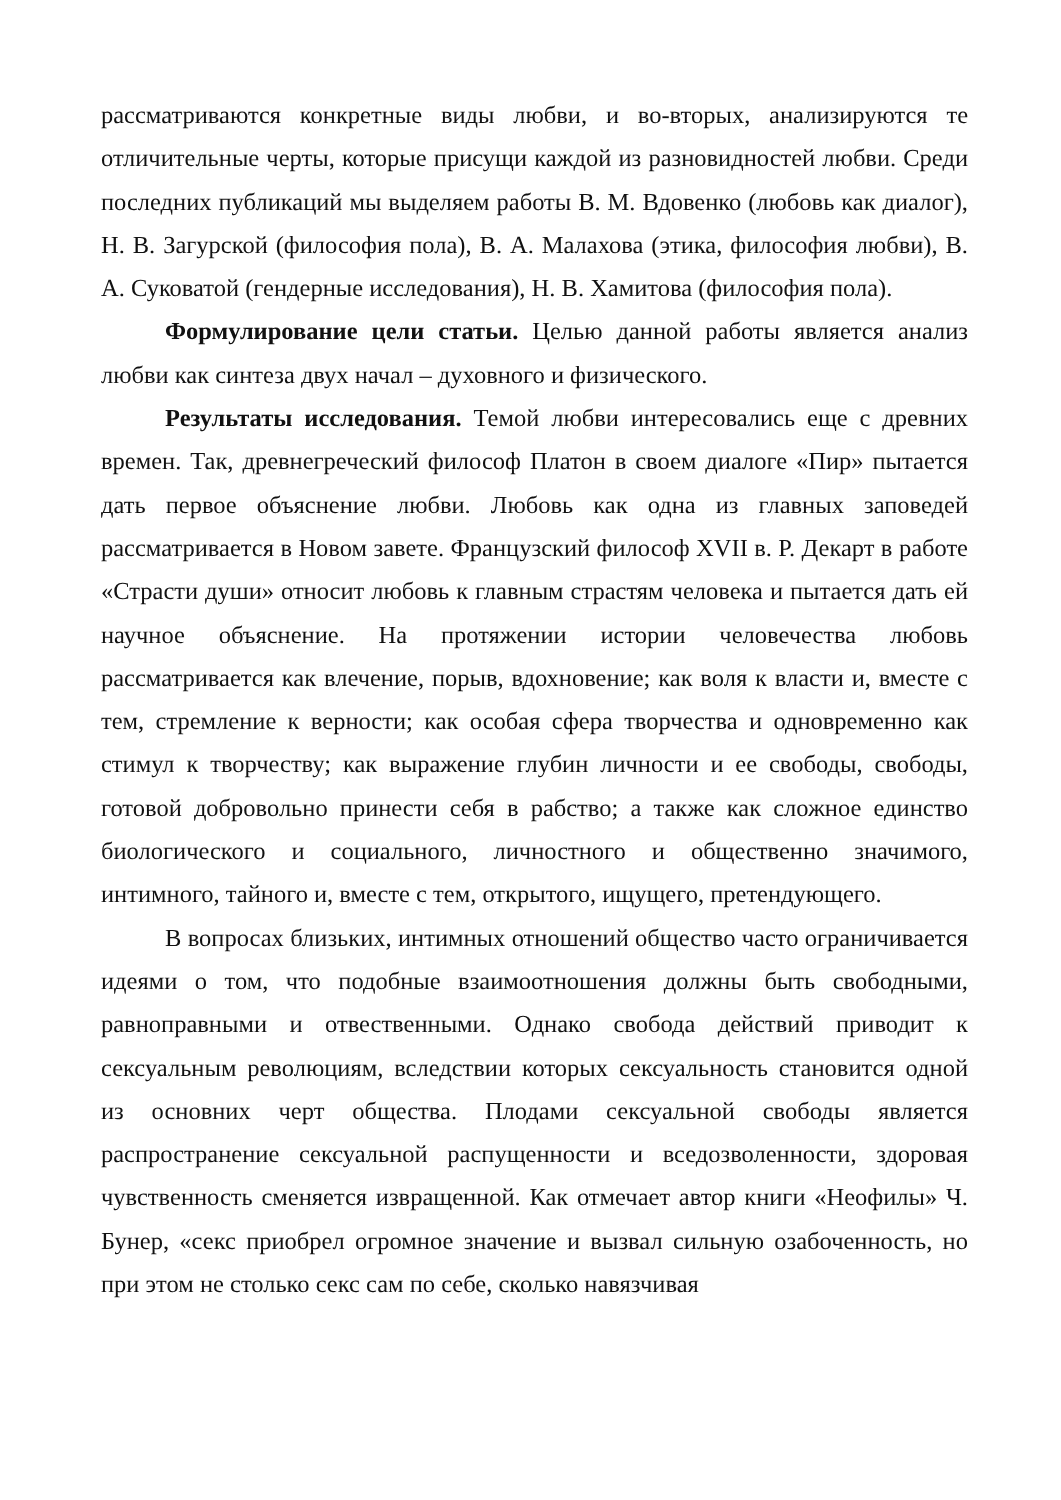рассматриваются конкретные виды любви, и во-вторых, анализируются те отличительные черты, которые присущи каждой из разновидностей любви. Среди последних публикаций мы выделяем работы В. М. Вдовенко (любовь как диалог), Н. В. Загурской (философия пола), В. А. Малахова (этика, философия любви), В. А. Суковатой (гендерные исследования), Н. В. Хамитова (философия пола).
Формулирование цели статьи. Целью данной работы является анализ любви как синтеза двух начал – духовного и физического.
Результаты исследования. Темой любви интересовались еще с древних времен. Так, древнегреческий философ Платон в своем диалоге «Пир» пытается дать первое объяснение любви. Любовь как одна из главных заповедей рассматривается в Новом завете. Французский философ XVII в. Р. Декарт в работе «Страсти души» относит любовь к главным страстям человека и пытается дать ей научное объяснение. На протяжении истории человечества любовь рассматривается как влечение, порыв, вдохновение; как воля к власти и, вместе с тем, стремление к верности; как особая сфера творчества и одновременно как стимул к творчеству; как выражение глубин личности и ее свободы, свободы, готовой добровольно принести себя в рабство; а также как сложное единство биологического и социального, личностного и общественно значимого, интимного, тайного и, вместе с тем, открытого, ищущего, претендующего.
В вопросах близьких, интимных отношений общество часто ограничивается идеями о том, что подобные взаимоотношения должны быть свободными, равноправными и отвественными. Однако свобода действий приводит к сексуальным революциям, вследствии которых сексуальность становится одной из основних черт общества. Плодами сексуальной свободы является распространение сексуальной распущенности и вседозволенности, здоровая чувственность сменяется извращенной. Как отмечает автор книги «Неофилы» Ч. Бунер, «секс приобрел огромное значение и вызвал сильную озабоченность, но при этом не столько секс сам по себе, сколько навязчивая